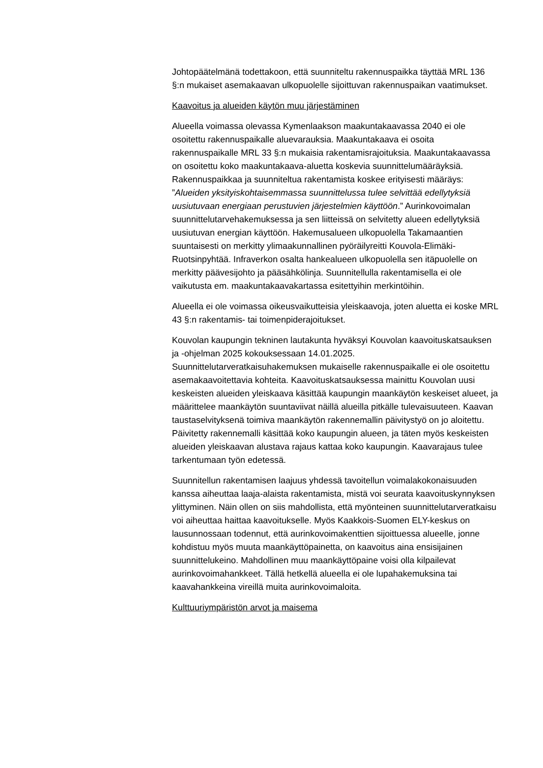Johtopäätelmänä todettakoon, että suunniteltu rakennuspaikka täyttää MRL 136 §:n mukaiset asemakaavan ulkopuolelle sijoittuvan rakennuspaikan vaatimukset.
Kaavoitus ja alueiden käytön muu järjestäminen
Alueella voimassa olevassa Kymenlaakson maakuntakaavassa 2040 ei ole osoitettu rakennuspaikalle aluevarauksia. Maakuntakaava ei osoita rakennuspaikalle MRL 33 §:n mukaisia rakentamisrajoituksia. Maakuntakaavassa on osoitettu koko maakuntakaava-aluetta koskevia suunnittelumääräyksiä. Rakennuspaikkaa ja suunniteltua rakentamista koskee erityisesti määräys: ”Alueiden yksityiskohtaisemmassa suunnittelussa tulee selvittää edellytyksiä uusiutuvaan energiaan perustuvien järjestelmien käyttöön.” Aurinkovoimalan suunnittelutarvehakemuksessa ja sen liitteissä on selvitetty alueen edellytyksiä uusiutuvan energian käyttöön. Hakemusalueen ulkopuolella Takamaantien suuntaisesti on merkitty ylimaakunnallinen pyöräilyreitti Kouvola-Elimäki-Ruotsinpyhtää. Infraverkon osalta hankealueen ulkopuolella sen itäpuolelle on merkitty päävesijohto ja pääsähkölinja. Suunnitellulla rakentamisella ei ole vaikutusta em. maakuntakaavakartassa esitettyihin merkintöihin.
Alueella ei ole voimassa oikeusvaikutteisia yleiskaavoja, joten aluetta ei koske MRL 43 §:n rakentamis- tai toimenpiderajoitukset.
Kouvolan kaupungin tekninen lautakunta hyväksyi Kouvolan kaavoituskatsauksen ja -ohjelman 2025 kokouksessaan 14.01.2025. Suunnittelutarveratkaisuhakemuksen mukaiselle rakennuspaikalle ei ole osoitettu asemakaavoitettavia kohteita. Kaavoituskatsauksessa mainittu Kouvolan uusi keskeisten alueiden yleiskaava käsittää kaupungin maankäytön keskeiset alueet, ja määrittelee maankäytön suuntaviivat näillä alueilla pitkälle tulevaisuuteen. Kaavan taustaselvityksenä toimiva maankäytön rakennemallin päivitystyö on jo aloitettu. Päivitetty rakennemalli käsittää koko kaupungin alueen, ja täten myös keskeisten alueiden yleiskaavan alustava rajaus kattaa koko kaupungin. Kaavarajaus tulee tarkentumaan työn edetessä.
Suunnitellun rakentamisen laajuus yhdessä tavoitellun voimalakokonaisuuden kanssa aiheuttaa laaja-alaista rakentamista, mistä voi seurata kaavoituskynnyksen ylittyminen. Näin ollen on siis mahdollista, että myönteinen suunnittelutarveratkaisu voi aiheuttaa haittaa kaavoitukselle. Myös Kaakkois-Suomen ELY-keskus on lausunnossaan todennut, että aurinkovoimakenttien sijoittuessa alueelle, jonne kohdistuu myös muuta maankäyttöpainetta, on kaavoitus aina ensisijainen suunnittelukeino. Mahdollinen muu maankäyttöpaine voisi olla kilpailevat aurinkovoimahankkeet. Tällä hetkellä alueella ei ole lupahakemuksina tai kaavahankkeina vireillä muita aurinkovoimaloita.
Kulttuuriympäristön arvot ja maisema